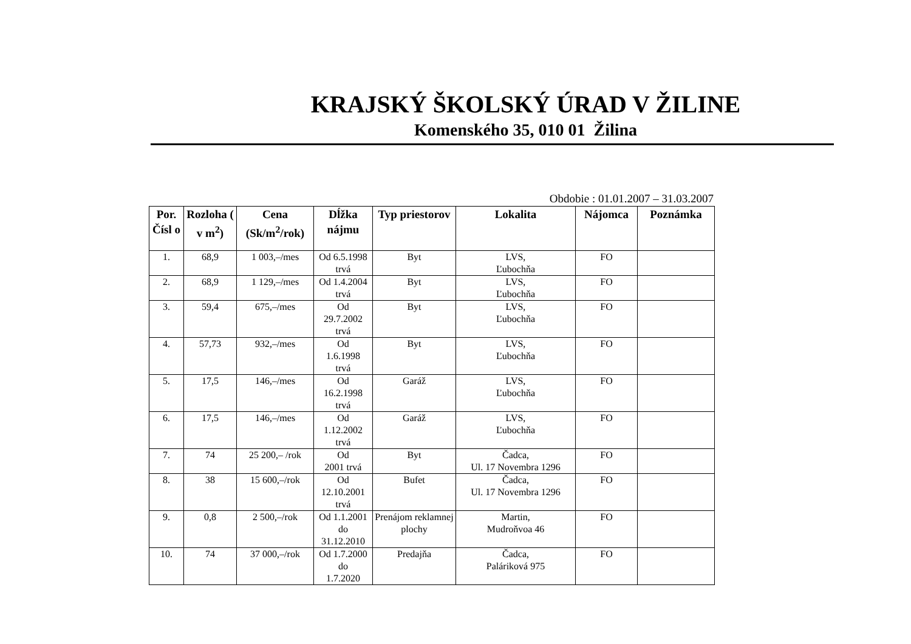KRAJSKÝ ŠKOLSKÝ ÚRAD V ŽILINE
Komenského 35, 010 01 Žilina
Obdobie : 01.01.2007 – 31.03.2007
| Por. Čísl o | Rozloha ( v m<sup>2</sup>) | Cena (Sk/m<sup>2</sup>/rok) | Dĺžka nájmu | Typ priestorov | Lokalita | Nájomca | Poznámka |
| --- | --- | --- | --- | --- | --- | --- | --- |
| 1. | 68,9 | 1 003,–/mes | Od 6.5.1998 trvá | Byt | LVS, Ľubochňa | FO | |
| 2. | 68,9 | 1 129,–/mes | Od 1.4.2004 trvá | Byt | LVS, Ľubochňa | FO | |
| 3. | 59,4 | 675,–/mes | Od 29.7.2002 trvá | Byt | LVS, Ľubochňa | FO | |
| 4. | 57,73 | 932,–/mes | Od 1.6.1998 trvá | Byt | LVS, Ľubochňa | FO | |
| 5. | 17,5 | 146,–/mes | Od 16.2.1998 trvá | Garáž | LVS, Ľubochňa | FO | |
| 6. | 17,5 | 146,–/mes | Od 1.12.2002 trvá | Garáž | LVS, Ľubochňa | FO | |
| 7. | 74 | 25 200,– /rok | Od 2001 trvá | Byt | Čadca, Ul. 17 Novembra 1296 | FO | |
| 8. | 38 | 15 600,–/rok | Od 12.10.2001 trvá | Bufet | Čadca, Ul. 17 Novembra 1296 | FO | |
| 9. | 0,8 | 2 500,–/rok | Od 1.1.2001 do 31.12.2010 | Prenájom reklamnej plochy | Martin, Mudroňvoa 46 | FO | |
| 10. | 74 | 37 000,–/rok | Od 1.7.2000 do 1.7.2020 | Predajňa | Čadca, Paláriková 975 | FO | |